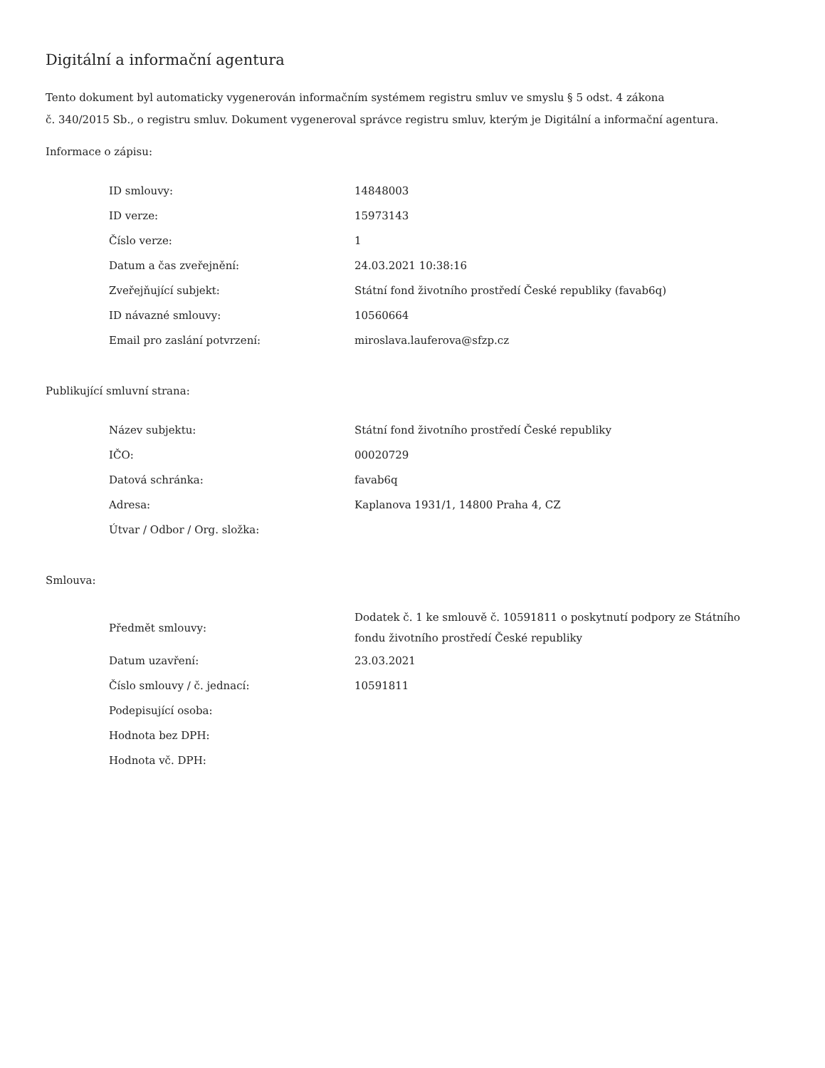Digitální a informační agentura
Tento dokument byl automaticky vygenerován informačním systémem registru smluv ve smyslu § 5 odst. 4 zákona
č. 340/2015 Sb., o registru smluv. Dokument vygeneroval správce registru smluv, kterým je Digitální a informační agentura.
Informace o zápisu:
| ID smlouvy: | 14848003 |
| ID verze: | 15973143 |
| Číslo verze: | 1 |
| Datum a čas zveřejnění: | 24.03.2021 10:38:16 |
| Zveřejňující subjekt: | Státní fond životního prostředí České republiky (favab6q) |
| ID návazné smlouvy: | 10560664 |
| Email pro zaslání potvrzení: | miroslava.lauferova@sfzp.cz |
Publikující smluvní strana:
| Název subjektu: | Státní fond životního prostředí České republiky |
| IČO: | 00020729 |
| Datová schránka: | favab6q |
| Adresa: | Kaplanova 1931/1, 14800 Praha 4, CZ |
| Útvar / Odbor / Org. složka: | |
Smlouva:
| Předmět smlouvy: | Dodatek č. 1 ke smlouvě č. 10591811 o poskytnutí podpory ze Státního fondu životního prostředí České republiky |
| Datum uzavření: | 23.03.2021 |
| Číslo smlouvy / č. jednací: | 10591811 |
| Podepisující osoba: | |
| Hodnota bez DPH: | |
| Hodnota vč. DPH: | |